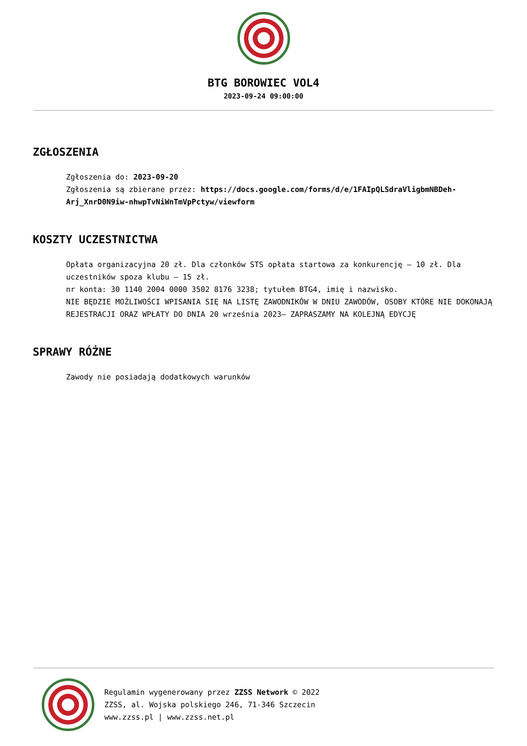BTG BOROWIEC VOL4
2023-09-24 09:00:00
ZGŁOSZENIA
Zgłoszenia do: 2023-09-20
Zgłoszenia są zbierane przez: https://docs.google.com/forms/d/e/1FAIpQLSdraVligbmNBDeh-Arj_XnrD0N9iw-nhwpTvNiWnTmVpPctyw/viewform
KOSZTY UCZESTNICTWA
Opłata organizacyjna 20 zł. Dla członków STS opłata startowa za konkurencję – 10 zł. Dla uczestników spoza klubu – 15 zł.
nr konta: 30 1140 2004 0000 3502 8176 3238; tytułem BTG4, imię i nazwisko.
NIE BĘDZIE MOŻLIWOŚCI WPISANIA SIĘ NA LISTĘ ZAWODNIKÓW W DNIU ZAWODÓW, OSOBY KTÓRE NIE DOKONAJĄ REJESTRACJI ORAZ WPŁATY DO DNIA 20 września 2023– ZAPRASZAMY NA KOLEJNĄ EDYCJĘ
SPRAWY RÓŻNE
Zawody nie posiadają dodatkowych warunków
Regulamin wygenerowany przez ZZSS Network © 2022
ZZSS, al. Wojska polskiego 246, 71-346 Szczecin
www.zzss.pl | www.zzss.net.pl